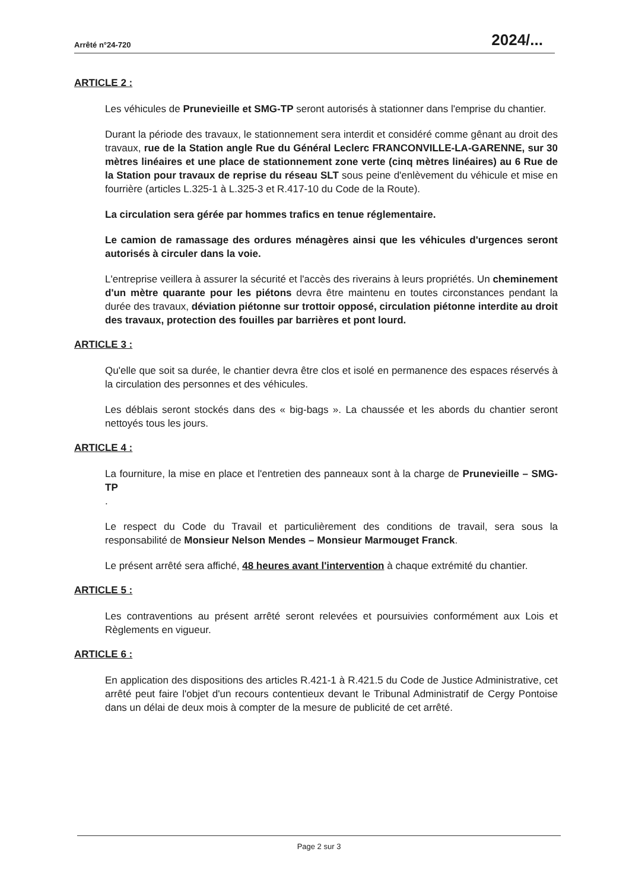Arrêté n°24-720 2024/...
ARTICLE 2 :
Les véhicules de Prunevieille et SMG-TP seront autorisés à stationner dans l'emprise du chantier.
Durant la période des travaux, le stationnement sera interdit et considéré comme gênant au droit des travaux, rue de la Station angle Rue du Général Leclerc FRANCONVILLE-LA-GARENNE, sur 30 mètres linéaires et une place de stationnement zone verte (cinq mètres linéaires) au 6 Rue de la Station pour travaux de reprise du réseau SLT sous peine d'enlèvement du véhicule et mise en fourrière (articles L.325-1 à L.325-3 et R.417-10 du Code de la Route).
La circulation sera gérée par hommes trafics en tenue réglementaire.
Le camion de ramassage des ordures ménagères ainsi que les véhicules d'urgences seront autorisés à circuler dans la voie.
L'entreprise veillera à assurer la sécurité et l'accès des riverains à leurs propriétés. Un cheminement d'un mètre quarante pour les piétons devra être maintenu en toutes circonstances pendant la durée des travaux, déviation piétonne sur trottoir opposé, circulation piétonne interdite au droit des travaux, protection des fouilles par barrières et pont lourd.
ARTICLE 3 :
Qu'elle que soit sa durée, le chantier devra être clos et isolé en permanence des espaces réservés à la circulation des personnes et des véhicules.
Les déblais seront stockés dans des « big-bags ». La chaussée et les abords du chantier seront nettoyés tous les jours.
ARTICLE 4 :
La fourniture, la mise en place et l'entretien des panneaux sont à la charge de Prunevieille – SMG-TP
.
Le respect du Code du Travail et particulièrement des conditions de travail, sera sous la responsabilité de Monsieur Nelson Mendes – Monsieur Marmouget Franck.
Le présent arrêté sera affiché, 48 heures avant l'intervention à chaque extrémité du chantier.
ARTICLE 5 :
Les contraventions au présent arrêté seront relevées et poursuivies conformément aux Lois et Règlements en vigueur.
ARTICLE 6 :
En application des dispositions des articles R.421-1 à R.421.5 du Code de Justice Administrative, cet arrêté peut faire l'objet d'un recours contentieux devant le Tribunal Administratif de Cergy Pontoise dans un délai de deux mois à compter de la mesure de publicité de cet arrêté.
Page 2 sur 3